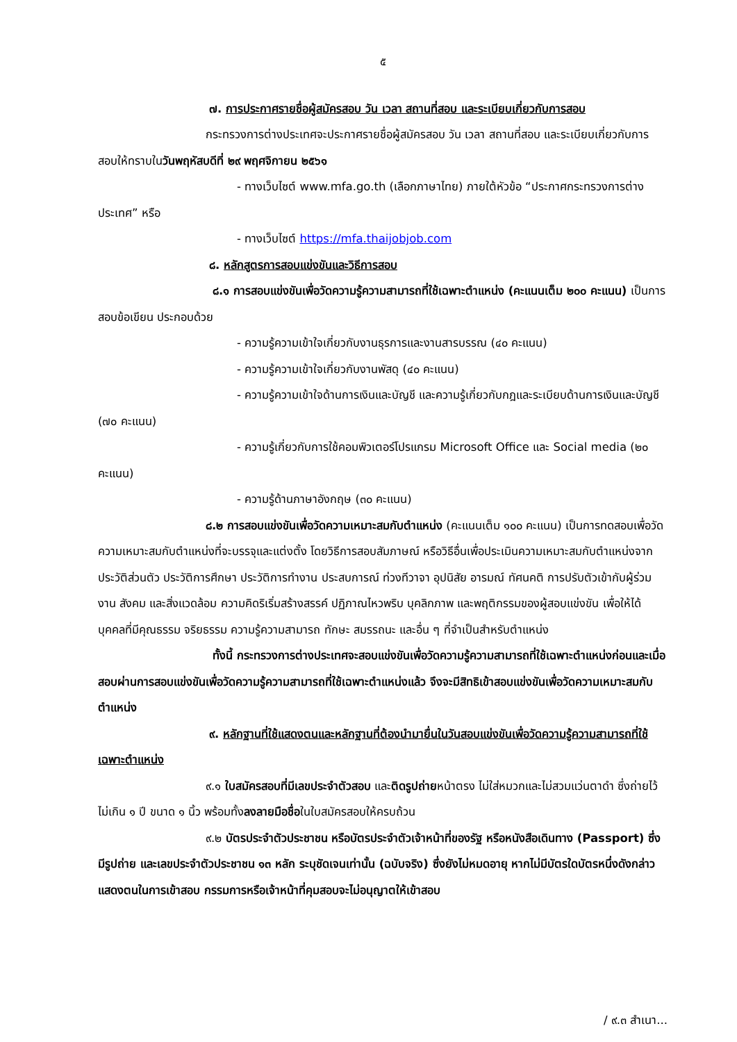๕
๗. การประกาศรายชื่อผู้สมัครสอบ วัน เวลา สถานที่สอบ และระเบียบเกี่ยวกับการสอบ
กระทรวงการต่างประเทศจะประกาศรายชื่อผู้สมัครสอบ วัน เวลา สถานที่สอบ และระเบียบเกี่ยวกับการสอบให้ทราบในวันพฤหัสบดีที่ ๒๙ พฤศจิกายน ๒๕๖๑
- ทางเว็บไซต์ www.mfa.go.th (เลือกภาษาไทย) ภายใต้หัวข้อ “ประกาศกระทรวงการต่างประเทศ” หรือ
- ทางเว็บไซต์ https://mfa.thaijobjob.com
๘. หลักสูตรการสอบแข่งขันและวิธีการสอบ
๘.๑ การสอบแข่งขันเพื่อวัดความรู้ความสามารถที่ใช้เฉพาะตำแหน่ง (คะแนนเต็ม ๒๐๐ คะแนน) เป็นการสอบข้อเขียน ประกอบด้วย
- ความรู้ความเข้าใจเกี่ยวกับงานธุรการและงานสารบรรณ (๔๐ คะแนน)
- ความรู้ความเข้าใจเกี่ยวกับงานพัสดุ (๔๐ คะแนน)
- ความรู้ความเข้าใจด้านการเงินและบัญชี และความรู้เกี่ยวกับกฎและระเบียบด้านการเงินและบัญชี (๗๐ คะแนน)
- ความรู้เกี่ยวกับการใช้คอมพิวเตอร์โปรแกรม Microsoft Office และ Social media (๒๐ คะแนน)
- ความรู้ด้านภาษาอังกฤษ (๓๐ คะแนน)
๘.๒ การสอบแข่งขันเพื่อวัดความเหมาะสมกับตำแหน่ง (คะแนนเต็ม ๑๐๐ คะแนน) เป็นการทดสอบเพื่อวัดความเหมาะสมกับตำแหน่งที่จะบรรจุและแต่งตั้ง โดยวิธีการสอบสัมภาษณ์ หรือวิธีอื่นเพื่อประเมินความเหมาะสมกับตำแหน่งจากประวัติส่วนตัว ประวัติการศึกษา ประวัติการทำงาน ประสบการณ์ ท่วงทีวาจา อุปนิสัย อารมณ์ ทัศนคติ การปรับตัวเข้ากับผู้ร่วมงาน สังคม และสิ่งแวดล้อม ความคิดริเริ่มสร้างสรรค์ ปฏิภาณไหวพริบ บุคลิกภาพ และพฤติกรรมของผู้สอบแข่งขัน เพื่อให้ได้บุคคลที่มีคุณธรรม จริยธรรม ความรู้ความสามารถ ทักษะ สมรรถนะ และอื่น ๆ ที่จำเป็นสำหรับตำแหน่ง
ทั้งนี้ กระทรวงการต่างประเทศจะสอบแข่งขันเพื่อวัดความรู้ความสามารถที่ใช้เฉพาะตำแหน่งก่อนและเมื่อสอบผ่านการสอบแข่งขันเพื่อวัดความรู้ความสามารถที่ใช้เฉพาะตำแหน่งแล้ว จึงจะมีสิทธิเข้าสอบแข่งขันเพื่อวัดความเหมาะสมกับตำแหน่ง
๙. หลักฐานที่ใช้แสดงตนและหลักฐานที่ต้องนำมายื่นในวันสอบแข่งขันเพื่อวัดความรู้ความสามารถที่ใช้เฉพาะตำแหน่ง
๙.๑ ใบสมัครสอบที่มีเลขประจำตัวสอบ และติดรูปถ่ายหน้าตรง ไม่ใส่หมวกและไม่สวมแว่นตาดำ ซึ่งถ่ายไว้ไม่เกิน ๑ ปี ขนาด ๑ นิ้ว พร้อมทั้งลงลายมือชื่อในใบสมัครสอบให้ครบถ้วน
๙.๒ บัตรประจำตัวประชาชน หรือบัตรประจำตัวเจ้าหน้าที่ของรัฐ หรือหนังสือเดินทาง (Passport) ซึ่งมีรูปถ่าย และเลขประจำตัวประชาชน ๑๓ หลัก ระบุชัดเจนเท่านั้น (ฉบับจริง) ซึ่งยังไม่หมดอายุ หากไม่มีบัตรใดบัตรหนึ่งดังกล่าวแสดงตนในการเข้าสอบ กรรมการหรือเจ้าหน้าที่คุมสอบจะไม่อนุญาตให้เข้าสอบ
/ ๙.๓ สำเนา...